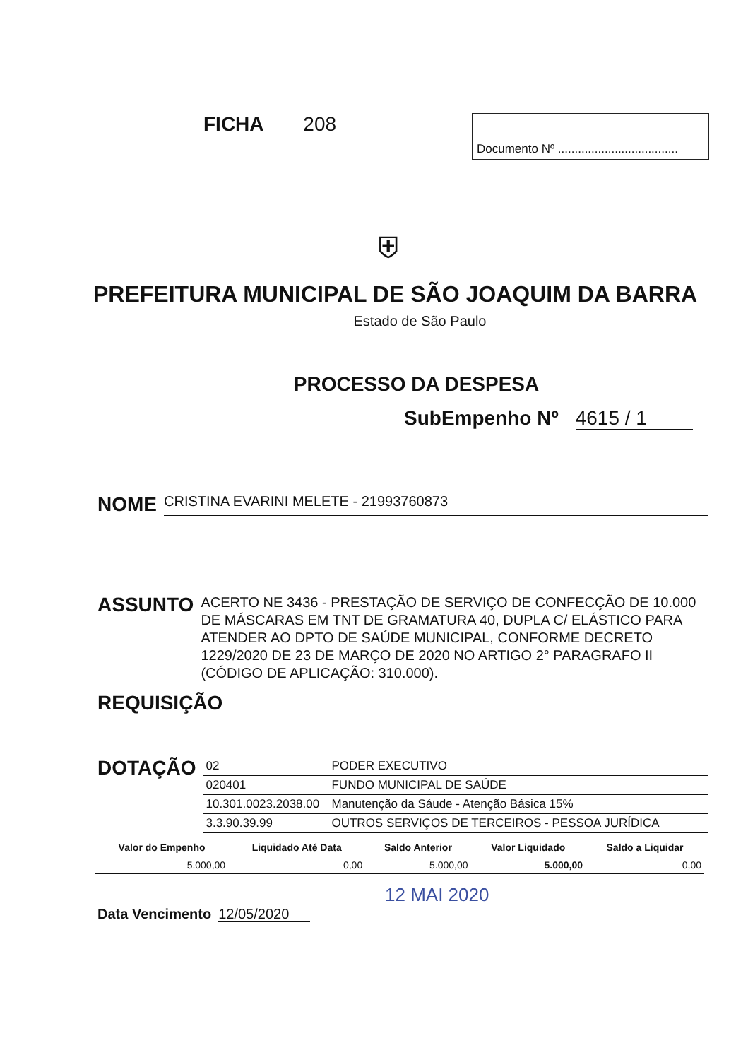FICHA 208
Documento Nº ....................................
⛨
PREFEITURA MUNICIPAL DE SÃO JOAQUIM DA BARRA
Estado de São Paulo
PROCESSO DA DESPESA
SubEmpenho Nº 4615 / 1
NOME
CRISTINA EVARINI MELETE - 21993760873
ASSUNTO
ACERTO NE 3436 - PRESTAÇÃO DE SERVIÇO DE CONFECÇÃO DE 10.000 DE MÁSCARAS EM TNT DE GRAMATURA 40, DUPLA C/ ELÁSTICO PARA ATENDER AO DPTO DE SAÚDE MUNICIPAL, CONFORME DECRETO 1229/2020 DE 23 DE MARÇO DE 2020 NO ARTIGO 2° PARAGRAFO II (CÓDIGO DE APLICAÇÃO: 310.000).
REQUISIÇÃO
DOTAÇÃO
| 02 | PODER EXECUTIVO |
| 020401 | FUNDO MUNICIPAL DE SAÚDE |
| 10.301.0023.2038.00 | Manutenção da Sáude - Atenção Básica 15% |
| 3.3.90.39.99 | OUTROS SERVIÇOS DE TERCEIROS - PESSOA JURÍDICA |
| Valor do Empenho | Liquidado Até Data | Saldo Anterior | Valor Liquidado | Saldo a Liquidar |
| --- | --- | --- | --- | --- |
| 5.000,00 | 0,00 | 5.000,00 | 5.000,00 | 0,00 |
12 MAI 2020
Data Vencimento 12/05/2020